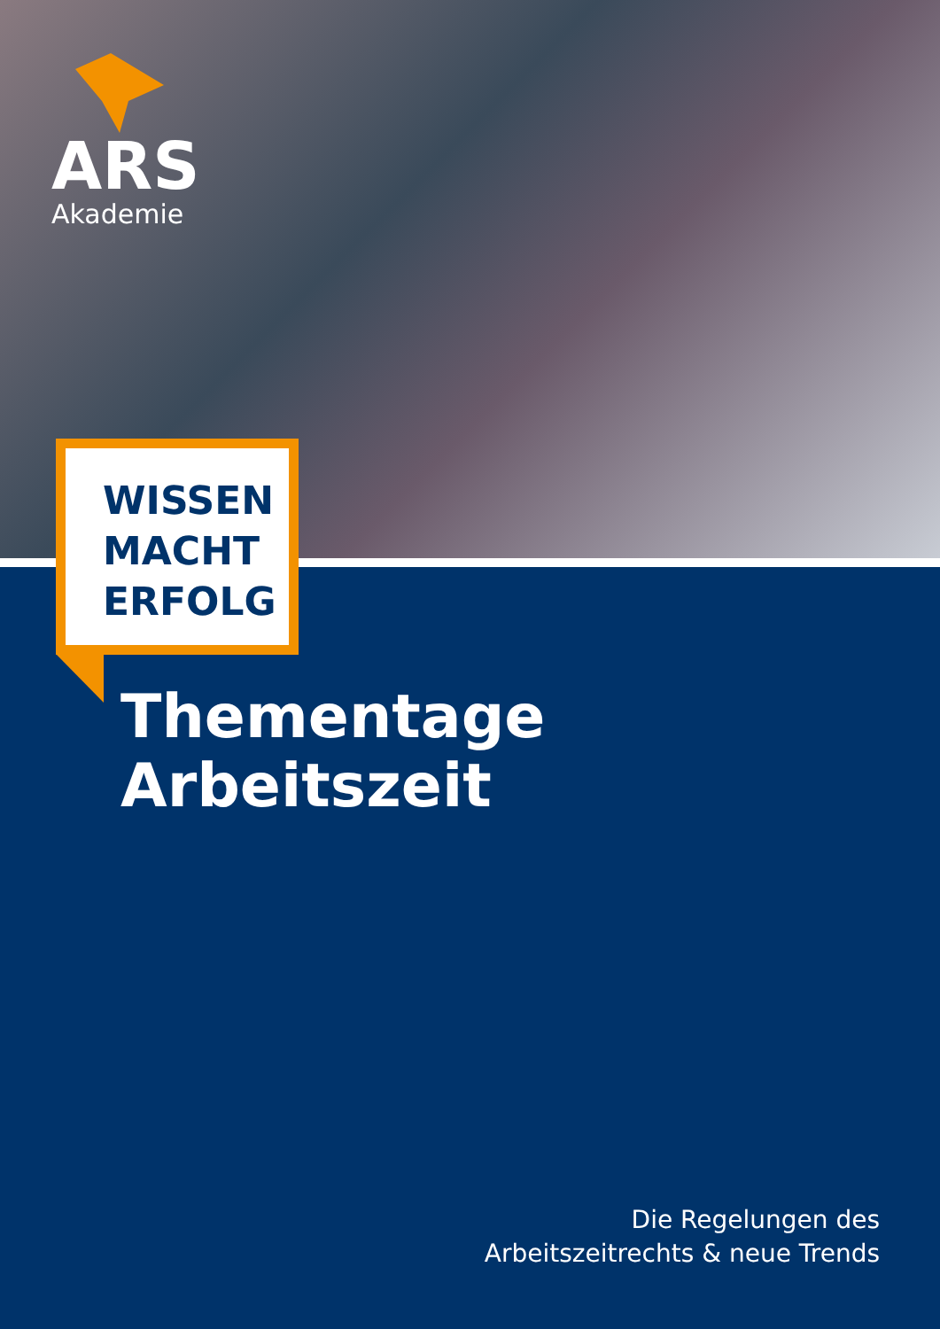ARS
Akademie
WISSEN
MACHT
ERFOLG
Thementage
Arbeitszeit
Die Regelungen des
Arbeitszeitrechts & neue Trends